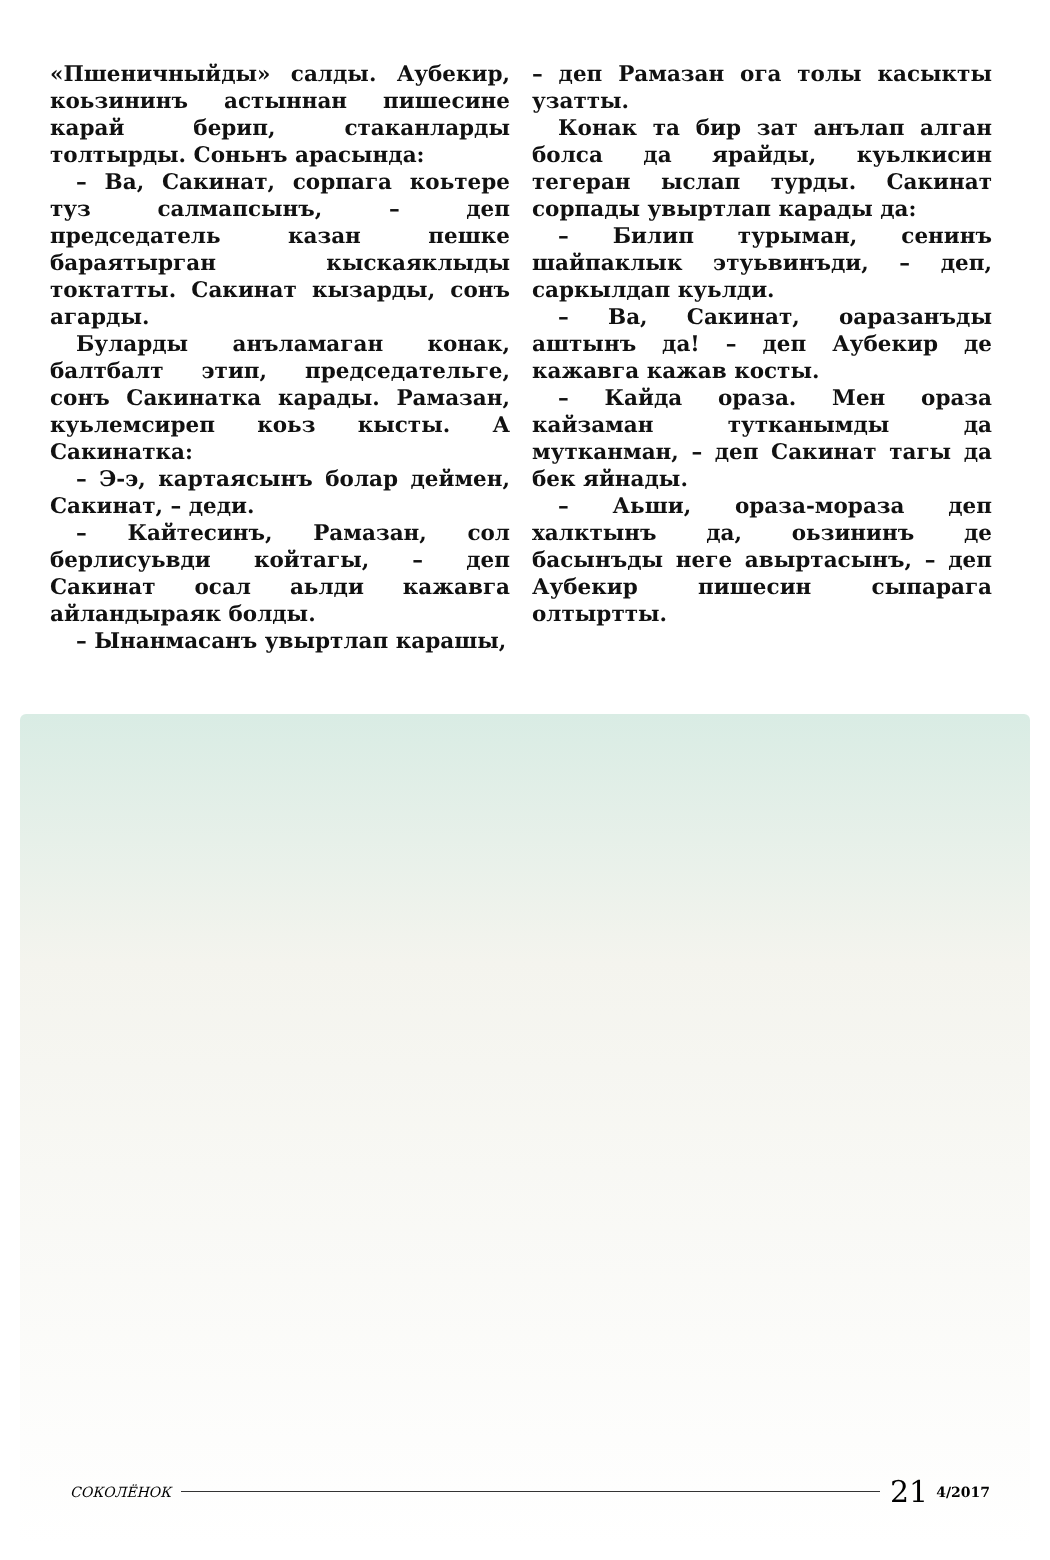«Пшеничныйды» салды. Аубекир, коьзининъ астыннан пишесине карай берип, стаканларды толтырды. Соньнъ арасында:
– Ва, Сакинат, сорпага коьтере туз салмапсынъ, – деп председатель казан пешке бараятырган кыскаяклыды токтатты. Сакинат кызарды, сонъ агарды.
Буларды анъламаган конак, балтбалт этип, председательге, сонъ Сакинатка карады. Рамазан, куьлемсиреп коьз кысты. А Сакинатка:
– Э-э, картаясынъ болар деймен, Сакинат, – деди.
– Кайтесинъ, Рамазан, сол берлисуьвди койтагы, – деп Сакинат осал аьлди кажавга айландыраяк болды.
– Ынанмасанъ увыртлап карашы,
– деп Рамазан ога толы касыкты узатты.
Конак та бир зат анълап алган болса да ярайды, куьлкисин тегеран ыслап турды. Сакинат сорпады увыртлап карады да:
– Билип турыман, сенинъ шайпаклык этуьвинъди, – деп, саркылдап куьлди.
– Ва, Сакинат, оаразанъды аштынъ да! – деп Аубекир де кажавга кажав косты.
– Кайда ораза. Мен ораза кайзаман тутканымды да мутканман, – деп Сакинат тагы да бек яйнады.
– Аьши, ораза-мораза деп халктынъ да, оьзининъ де басынъды неге авыртасынъ, – деп Аубекир пишесин сыпарага олтыртты.
СОКОЛЁНОК 21 4/2017